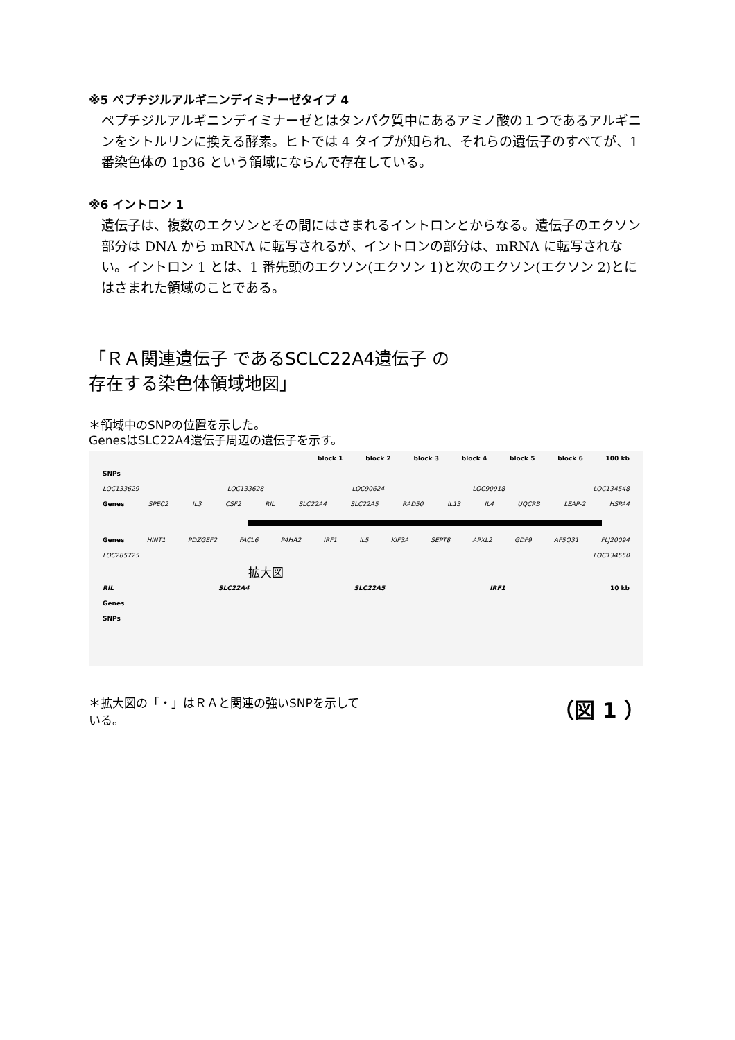※5 ペプチジルアルギニンデイミナーゼタイプ 4
ペプチジルアルギニンデイミナーゼとはタンパク質中にあるアミノ酸の１つであるアルギニンをシトルリンに換える酵素。ヒトでは 4 タイプが知られ、それらの遺伝子のすべてが、1 番染色体の 1p36 という領域にならんで存在している。
※6 イントロン 1
遺伝子は、複数のエクソンとその間にはさまれるイントロンとからなる。遺伝子のエクソン部分は DNA から mRNA に転写されるが、イントロンの部分は、mRNA に転写されない。イントロン 1 とは、1 番先頭のエクソン(エクソン 1)と次のエクソン(エクソン 2)とにはさまれた領域のことである。
「ＲＡ関連遺伝子 であるSCLC22A4遺伝子 の
存在する染色体領域地図」
＊領域中のSNPの位置を示した。
GenesはSLC22A4遺伝子周辺の遺伝子を示す。
block 1 block 2 block 3 block 4 block 5 block 6 100 kb
SNPs
LOC133629 LOC133628 LOC90624 LOC90918 LOC134548
Genes SPEC2 IL3 CSF2 RIL SLC22A4 SLC22A5 RAD50 IL13 IL4 UQCRB LEAP-2 HSPA4
Genes HINT1 PDZGEF2 FACL6 P4HA2 IRF1 IL5 KIF3A SEPT8 APXL2 GDF9 AF5Q31 FLJ20094
LOC285725 LOC134550
拡大図
RIL SLC22A4 SLC22A5 IRF1 10 kb
Genes
SNPs
＊拡大図の「・」はＲＡと関連の強いSNPを示して
いる。 （図 1 ）